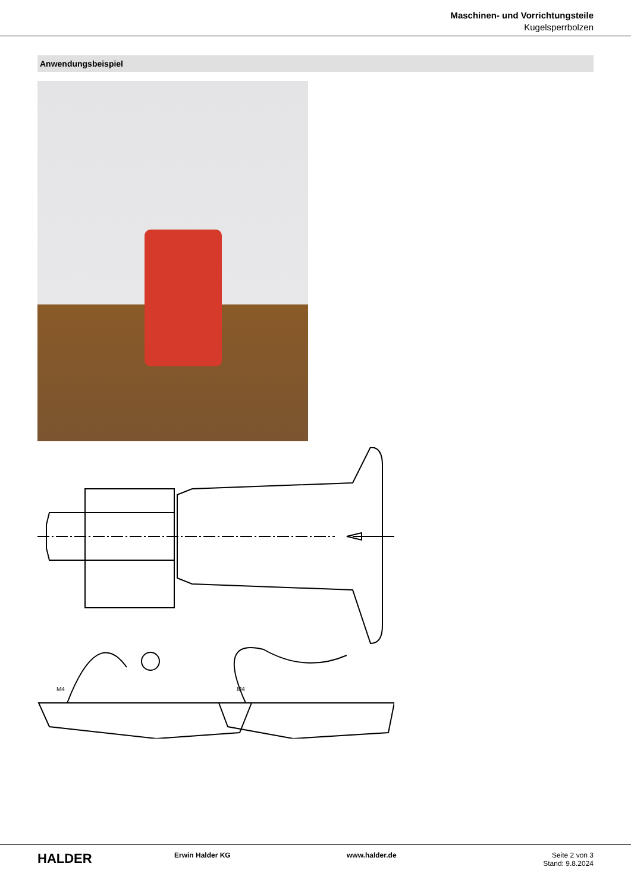Maschinen- und Vorrichtungsteile
Kugelsperrbolzen
Anwendungsbeispiel
M4
M4
HALDER
Erwin Halder KG www.halder.de Seite 2 von 3
Stand: 9.8.2024